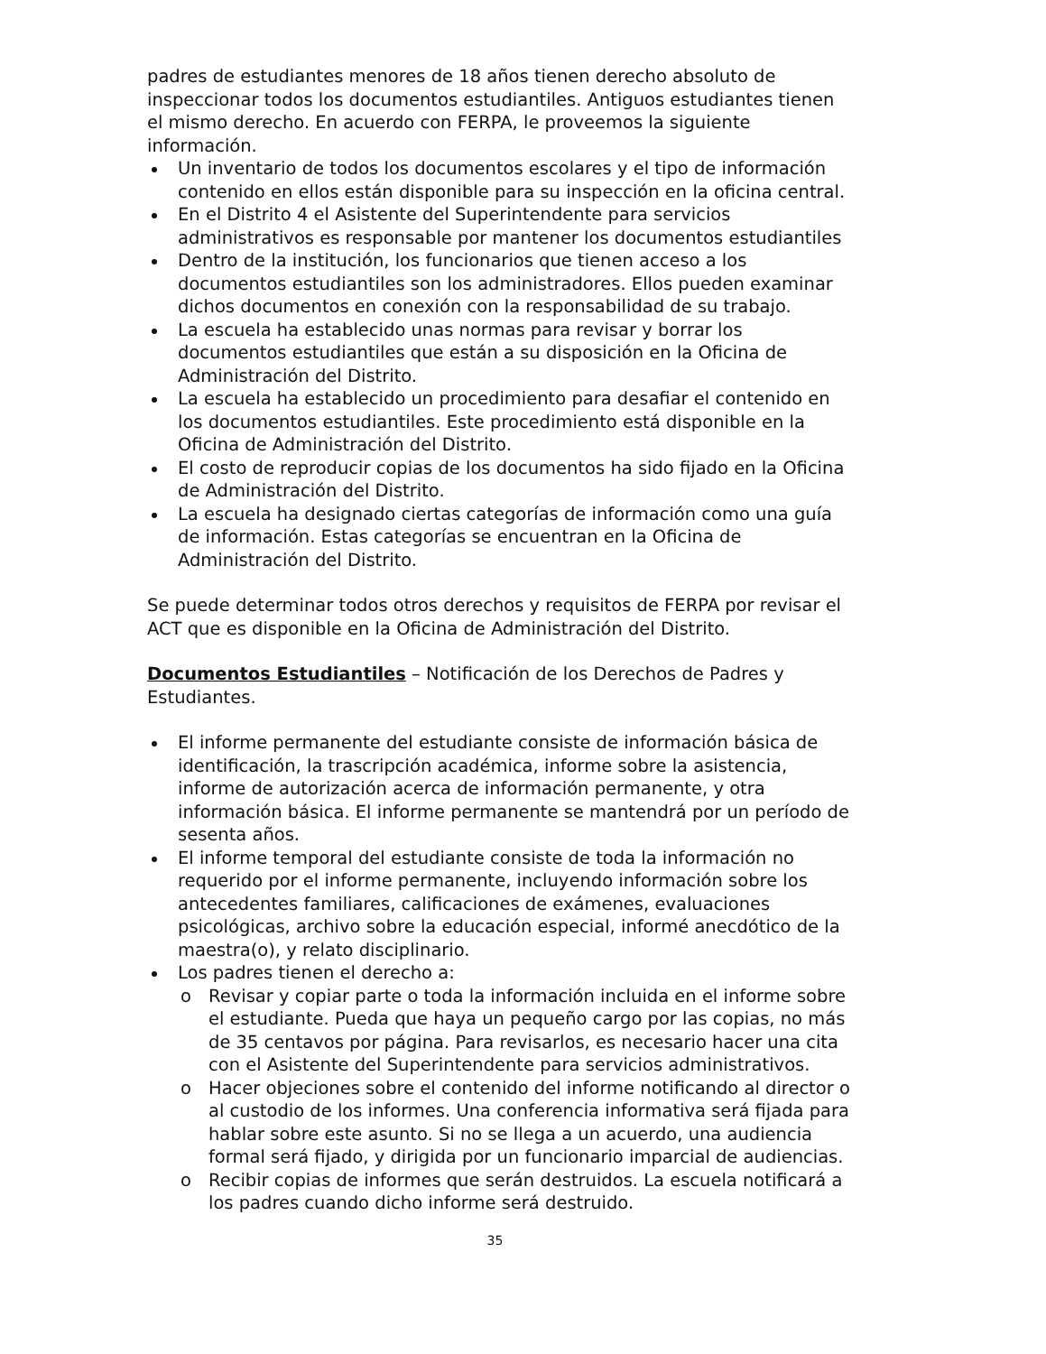padres de estudiantes menores de 18 años tienen derecho absoluto de inspeccionar todos los documentos estudiantiles. Antiguos estudiantes tienen el mismo derecho. En acuerdo con FERPA, le proveemos la siguiente información.
Un inventario de todos los documentos escolares y el tipo de información contenido en ellos están disponible para su inspección en la oficina central.
En el Distrito 4 el Asistente del Superintendente para servicios administrativos es responsable por mantener los documentos estudiantiles
Dentro de la institución, los funcionarios que tienen acceso a los documentos estudiantiles son los administradores. Ellos pueden examinar dichos documentos en conexión con la responsabilidad de su trabajo.
La escuela ha establecido unas normas para revisar y borrar los documentos estudiantiles que están a su disposición en la Oficina de Administración del Distrito.
La escuela ha establecido un procedimiento para desafiar el contenido en los documentos estudiantiles. Este procedimiento está disponible en la Oficina de Administración del Distrito.
El costo de reproducir copias de los documentos ha sido fijado en la Oficina de Administración del Distrito.
La escuela ha designado ciertas categorías de información como una guía de información. Estas categorías se encuentran en la Oficina de Administración del Distrito.
Se puede determinar todos otros derechos y requisitos de FERPA por revisar el ACT que es disponible en la Oficina de Administración del Distrito.
Documentos Estudiantiles – Notificación de los Derechos de Padres y Estudiantes.
El informe permanente del estudiante consiste de información básica de identificación, la trascripción académica, informe sobre la asistencia, informe de autorización acerca de información permanente, y otra información básica. El informe permanente se mantendrá por un período de sesenta años.
El informe temporal del estudiante consiste de toda la información no requerido por el informe permanente, incluyendo información sobre los antecedentes familiares, calificaciones de exámenes, evaluaciones psicológicas, archivo sobre la educación especial, informé anecdótico de la maestra(o), y relato disciplinario.
Los padres tienen el derecho a:
o Revisar y copiar parte o toda la información incluida en el informe sobre el estudiante. Pueda que haya un pequeño cargo por las copias, no más de 35 centavos por página. Para revisarlos, es necesario hacer una cita con el Asistente del Superintendente para servicios administrativos.
o Hacer objeciones sobre el contenido del informe notificando al director o al custodio de los informes. Una conferencia informativa será fijada para hablar sobre este asunto. Si no se llega a un acuerdo, una audiencia formal será fijado, y dirigida por un funcionario imparcial de audiencias.
o Recibir copias de informes que serán destruidos. La escuela notificará a los padres cuando dicho informe será destruido.
35